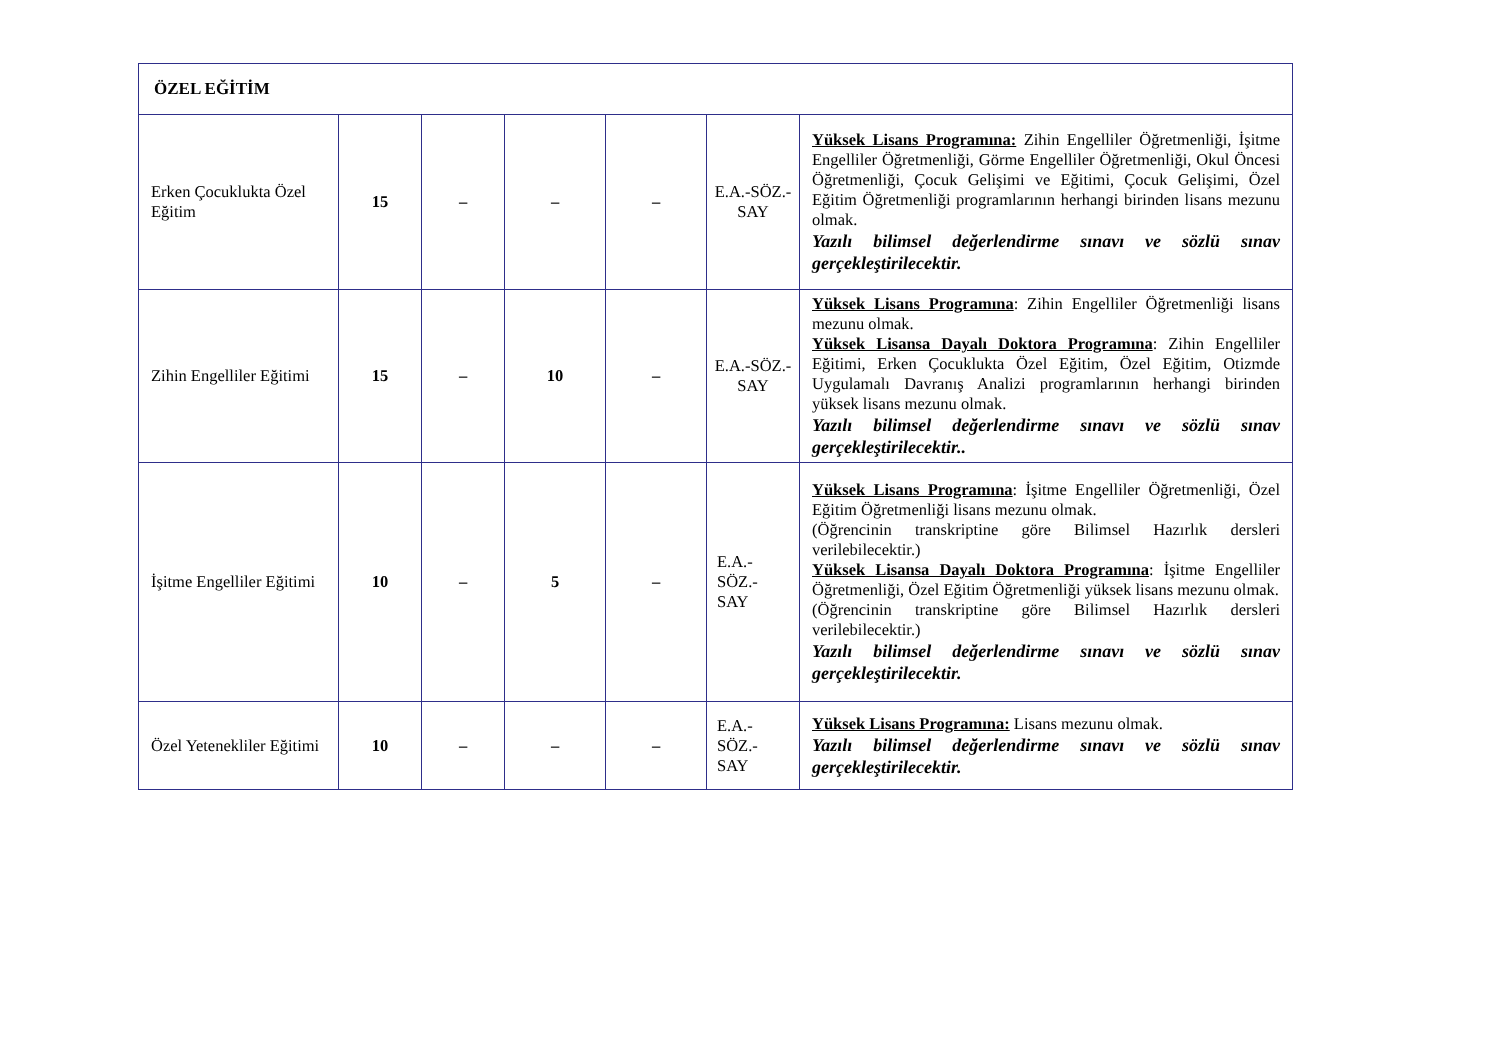| ÖZEL EĞİTİM | | | | | | |
| Erken Çocuklukta Özel Eğitim | 15 | – | – | – | E.A.-SÖZ.-SAY | Yüksek Lisans Programına: Zihin Engelliler Öğretmenliği, İşitme Engelliler Öğretmenliği, Görme Engelliler Öğretmenliği, Okul Öncesi Öğretmenliği, Çocuk Gelişimi ve Eğitimi, Çocuk Gelişimi, Özel Eğitim Öğretmenliği programlarının herhangi birinden lisans mezunu olmak. Yazılı bilimsel değerlendirme sınavı ve sözlü sınav gerçekleştirilecektir. |
| Zihin Engelliler Eğitimi | 15 | – | 10 | – | E.A.-SÖZ.-SAY | Yüksek Lisans Programına : Zihin Engelliler Öğretmenliği lisans mezunu olmak. Yüksek Lisansa Dayalı Doktora Programına : Zihin Engelliler Eğitimi, Erken Çocuklukta Özel Eğitim, Özel Eğitim, Otizmde Uygulamalı Davranış Analizi programlarının herhangi birinden yüksek lisans mezunu olmak. Yazılı bilimsel değerlendirme sınavı ve sözlü sınav gerçekleştirilecektir.. |
| İşitme Engelliler Eğitimi | 10 | – | 5 | – | E.A.-SÖZ.-SAY | Yüksek Lisans Programına : İşitme Engelliler Öğretmenliği, Özel Eğitim Öğretmenliği lisans mezunu olmak. (Öğrencinin transkriptine göre Bilimsel Hazırlık dersleri verilebilecektir.) Yüksek Lisansa Dayalı Doktora Programına : İşitme Engelliler Öğretmenliği, Özel Eğitim Öğretmenliği yüksek lisans mezunu olmak. (Öğrencinin transkriptine göre Bilimsel Hazırlık dersleri verilebilecektir.) Yazılı bilimsel değerlendirme sınavı ve sözlü sınav gerçekleştirilecektir. |
| Özel Yetenekliler Eğitimi | 10 | – | – | – | E.A.-SÖZ.-SAY | Yüksek Lisans Programına: Lisans mezunu olmak. Yazılı bilimsel değerlendirme sınavı ve sözlü sınav gerçekleştirilecektir. |